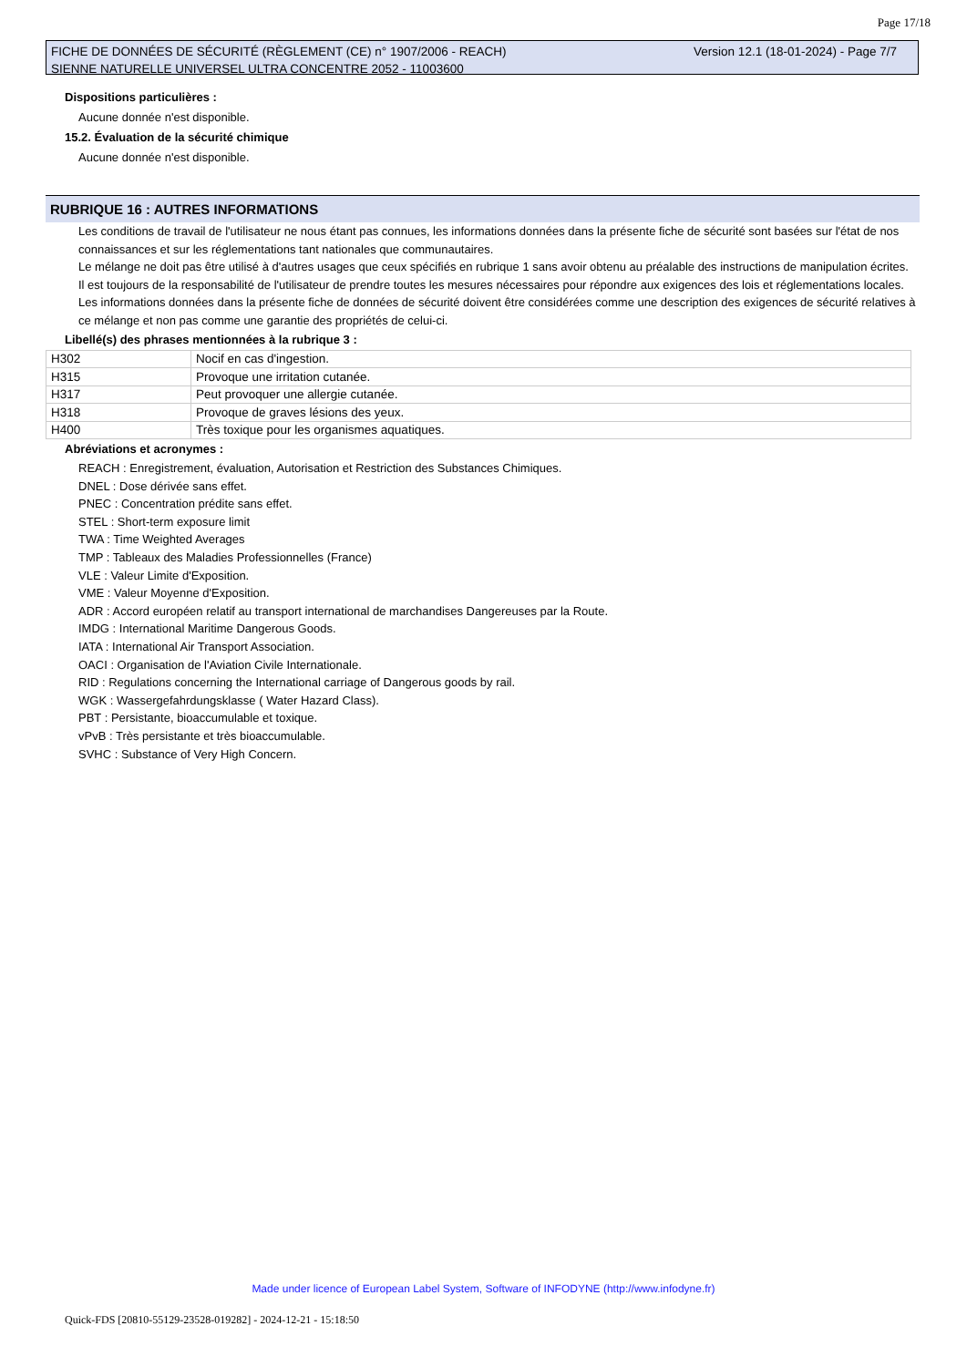Page 17/18
Version 12.1 (18-01-2024) - Page 7/7 FICHE DE DONNÉES DE SÉCURITÉ (RÈGLEMENT (CE) n° 1907/2006 - REACH)
SIENNE NATURELLE UNIVERSEL ULTRA CONCENTRE 2052 - 11003600
Dispositions particulières :
Aucune donnée n'est disponible.
15.2. Évaluation de la sécurité chimique
Aucune donnée n'est disponible.
RUBRIQUE 16 : AUTRES INFORMATIONS
Les conditions de travail de l'utilisateur ne nous étant pas connues, les informations données dans la présente fiche de sécurité sont basées sur l'état de nos connaissances et sur les réglementations tant nationales que communautaires.
Le mélange ne doit pas être utilisé à d'autres usages que ceux spécifiés en rubrique 1 sans avoir obtenu au préalable des instructions de manipulation écrites.
Il est toujours de la responsabilité de l'utilisateur de prendre toutes les mesures nécessaires pour répondre aux exigences des lois et réglementations locales.
Les informations données dans la présente fiche de données de sécurité doivent être considérées comme une description des exigences de sécurité relatives à ce mélange et non pas comme une garantie des propriétés de celui-ci.
Libellé(s) des phrases mentionnées à la rubrique 3 :
| H302 | Nocif en cas d'ingestion. |
| H315 | Provoque une irritation cutanée. |
| H317 | Peut provoquer une allergie cutanée. |
| H318 | Provoque de graves lésions des yeux. |
| H400 | Très toxique pour les organismes aquatiques. |
Abréviations et acronymes :
REACH : Enregistrement, évaluation, Autorisation et Restriction des Substances Chimiques.
DNEL : Dose dérivée sans effet.
PNEC : Concentration prédite sans effet.
STEL : Short-term exposure limit
TWA : Time Weighted Averages
TMP : Tableaux des Maladies Professionnelles (France)
VLE : Valeur Limite d'Exposition.
VME : Valeur Moyenne d'Exposition.
ADR : Accord européen relatif au transport international de marchandises Dangereuses par la Route.
IMDG : International Maritime Dangerous Goods.
IATA : International Air Transport Association.
OACI : Organisation de l'Aviation Civile Internationale.
RID : Regulations concerning the International carriage of Dangerous goods by rail.
WGK : Wassergefahrdungsklasse ( Water Hazard Class).
PBT : Persistante, bioaccumulable et toxique.
vPvB : Très persistante et très bioaccumulable.
SVHC : Substance of Very High Concern.
Made under licence of European Label System, Software of INFODYNE (http://www.infodyne.fr)
Quick-FDS [20810-55129-23528-019282] - 2024-12-21 - 15:18:50